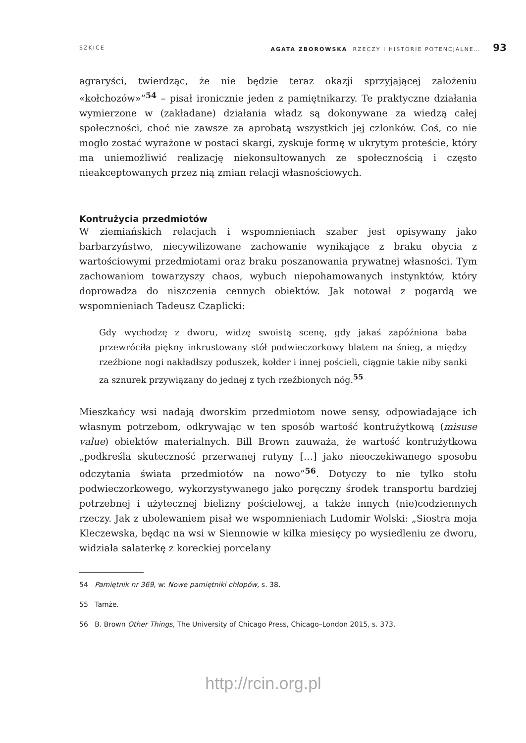SZKICE AGATA ZBOROWSKA RZECZY I HISTORIE POTENCJALNE… 93
agraryści, twierdząc, że nie będzie teraz okazji sprzyjającej założeniu «kołchozów»”<sup>54</sup> – pisał ironicznie jeden z pamiętnikarzy. Te praktyczne działania wymierzone w (zakładane) działania władz są dokonywane za wiedzą całej społeczności, choć nie zawsze za aprobatą wszystkich jej członków. Coś, co nie mogło zostać wyrażone w postaci skargi, zyskuje formę w ukrytym proteście, który ma uniemożliwić realizację niekonsultowanych ze społecznością i często nieakceptowanych przez nią zmian relacji własnościowych.
Kontrużycia przedmiotów
W ziemiańskich relacjach i wspomnieniach szaber jest opisywany jako barbarzyństwo, niecywilizowane zachowanie wynikające z braku obycia z wartościowymi przedmiotami oraz braku poszanowania prywatnej własności. Tym zachowaniom towarzyszy chaos, wybuch niepohamowanych instynktów, który doprowadza do niszczenia cennych obiektów. Jak notował z pogardą we wspomnieniach Tadeusz Czaplicki:
Gdy wychodzę z dworu, widzę swoistą scenę, gdy jakaś zapóźniona baba przewróciła piękny inkrustowany stół podwieczorkowy blatem na śnieg, a między rzeźbione nogi nakładłszy poduszek, kołder i innej pościeli, ciągnie takie niby sanki za sznurek przywiązany do jednej z tych rzeźbionych nóg.<sup>55</sup>
Mieszkańcy wsi nadają dworskim przedmiotom nowe sensy, odpowiadające ich własnym potrzebom, odkrywając w ten sposób wartość kontrużytkową (misuse value) obiektów materialnych. Bill Brown zauważa, że wartość kontrużytkowa „podkreśla skuteczność przerwanej rutyny […] jako nieoczekiwanego sposobu odczytania świata przedmiotów na nowo”<sup>56</sup>. Dotyczy to nie tylko stołu podwieczorkowego, wykorzystywanego jako poręczny środek transportu bardziej potrzebnej i użytecznej bielizny pościelowej, a także innych (nie)codziennych rzeczy. Jak z ubolewaniem pisał we wspomnieniach Ludomir Wolski: „Siostra moja Kleczewska, będąc na wsi w Siennowie w kilka miesięcy po wysiedleniu ze dworu, widziała salaterkę z koreckiej porcelany
54 Pamiętnik nr 369, w: Nowe pamiętniki chłopów, s. 38.
55 Tamże.
56 B. Brown Other Things, The University of Chicago Press, Chicago–London 2015, s. 373.
http://rcin.org.pl